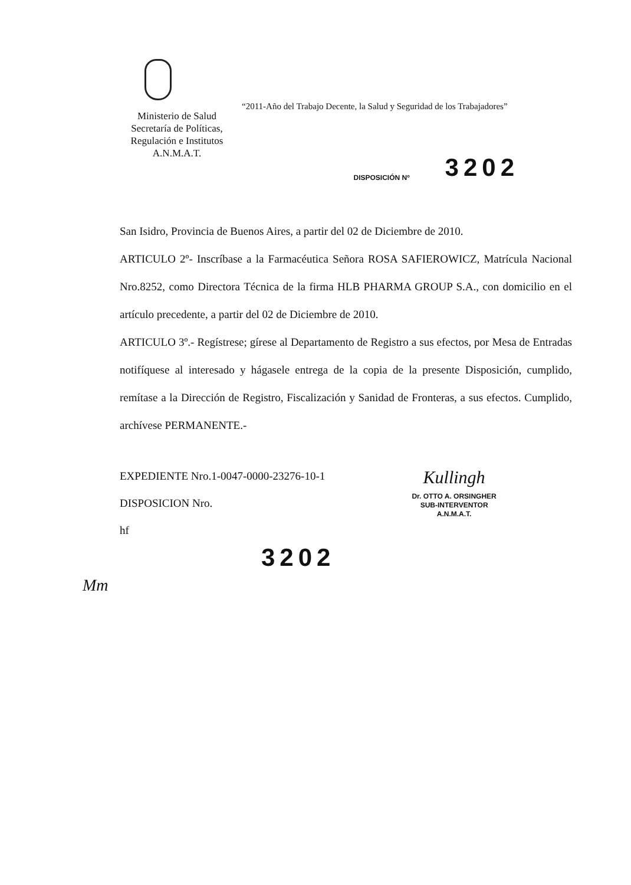Ministerio de Salud
Secretaría de Políticas,
Regulación e Institutos
A.N.M.A.T.
“2011-Año del Trabajo Decente, la Salud y Seguridad de los Trabajadores”
DISPOSICIÓN Nº 3202
San Isidro, Provincia de Buenos Aires, a partir del 02 de Diciembre de 2010.
ARTICULO 2º- Inscríbase a la Farmacéutica Señora ROSA SAFIEROWICZ, Matrícula Nacional Nro.8252, como Directora Técnica de la firma HLB PHARMA GROUP S.A., con domicilio en el artículo precedente, a partir del 02 de Diciembre de 2010.
ARTICULO 3º.- Regístrese; gírese al Departamento de Registro a sus efectos, por Mesa de Entradas notifíquese al interesado y hágasele entrega de la copia de la presente Disposición, cumplido, remítase a la Dirección de Registro, Fiscalización y Sanidad de Fronteras, a sus efectos. Cumplido, archívese PERMANENTE.-
EXPEDIENTE Nro.1-0047-0000-23276-10-1
DISPOSICION Nro.
hf
3202
Kullingh
Dr. OTTO A. ORSINGHER
SUB-INTERVENTOR
A.N.M.A.T.
Mm